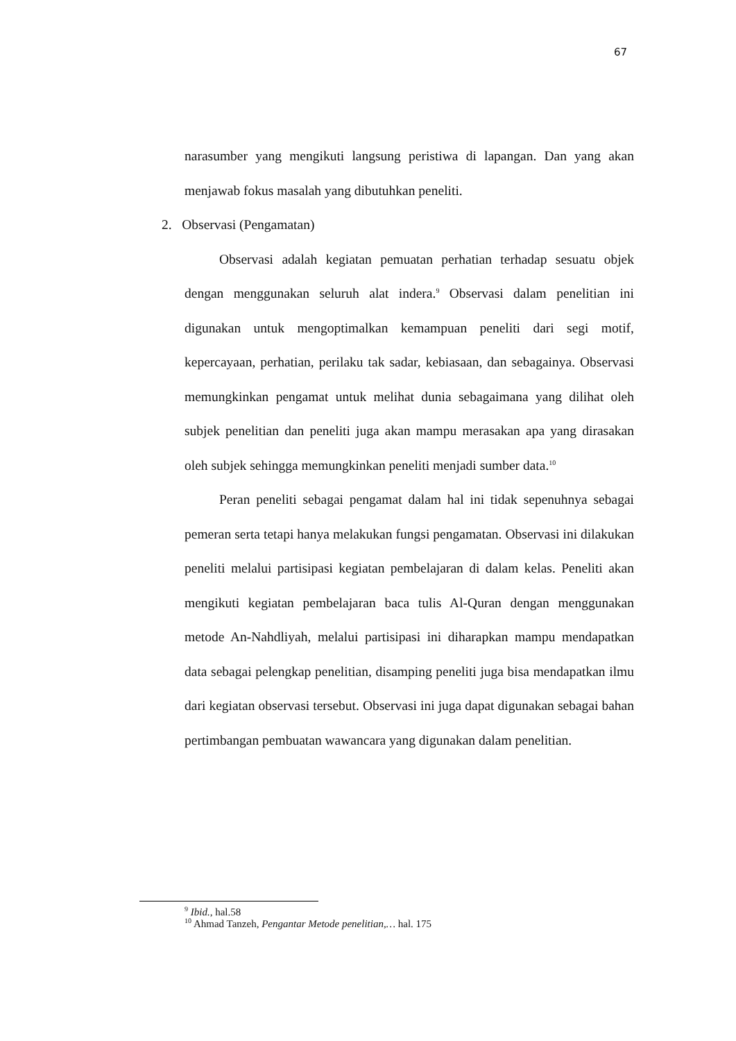67
narasumber yang mengikuti langsung peristiwa di lapangan. Dan yang akan menjawab fokus masalah yang dibutuhkan peneliti.
2. Observasi (Pengamatan)
Observasi adalah kegiatan pemuatan perhatian terhadap sesuatu objek dengan menggunakan seluruh alat indera.<sup>9</sup> Observasi dalam penelitian ini digunakan untuk mengoptimalkan kemampuan peneliti dari segi motif, kepercayaan, perhatian, perilaku tak sadar, kebiasaan, dan sebagainya. Observasi memungkinkan pengamat untuk melihat dunia sebagaimana yang dilihat oleh subjek penelitian dan peneliti juga akan mampu merasakan apa yang dirasakan oleh subjek sehingga memungkinkan peneliti menjadi sumber data.<sup>10</sup>
Peran peneliti sebagai pengamat dalam hal ini tidak sepenuhnya sebagai pemeran serta tetapi hanya melakukan fungsi pengamatan. Observasi ini dilakukan peneliti melalui partisipasi kegiatan pembelajaran di dalam kelas. Peneliti akan mengikuti kegiatan pembelajaran baca tulis Al-Quran dengan menggunakan metode An-Nahdliyah, melalui partisipasi ini diharapkan mampu mendapatkan data sebagai pelengkap penelitian, disamping peneliti juga bisa mendapatkan ilmu dari kegiatan observasi tersebut. Observasi ini juga dapat digunakan sebagai bahan pertimbangan pembuatan wawancara yang digunakan dalam penelitian.
<sup>9</sup> Ibid., hal.58
<sup>10</sup> Ahmad Tanzeh, Pengantar Metode penelitian,… hal. 175